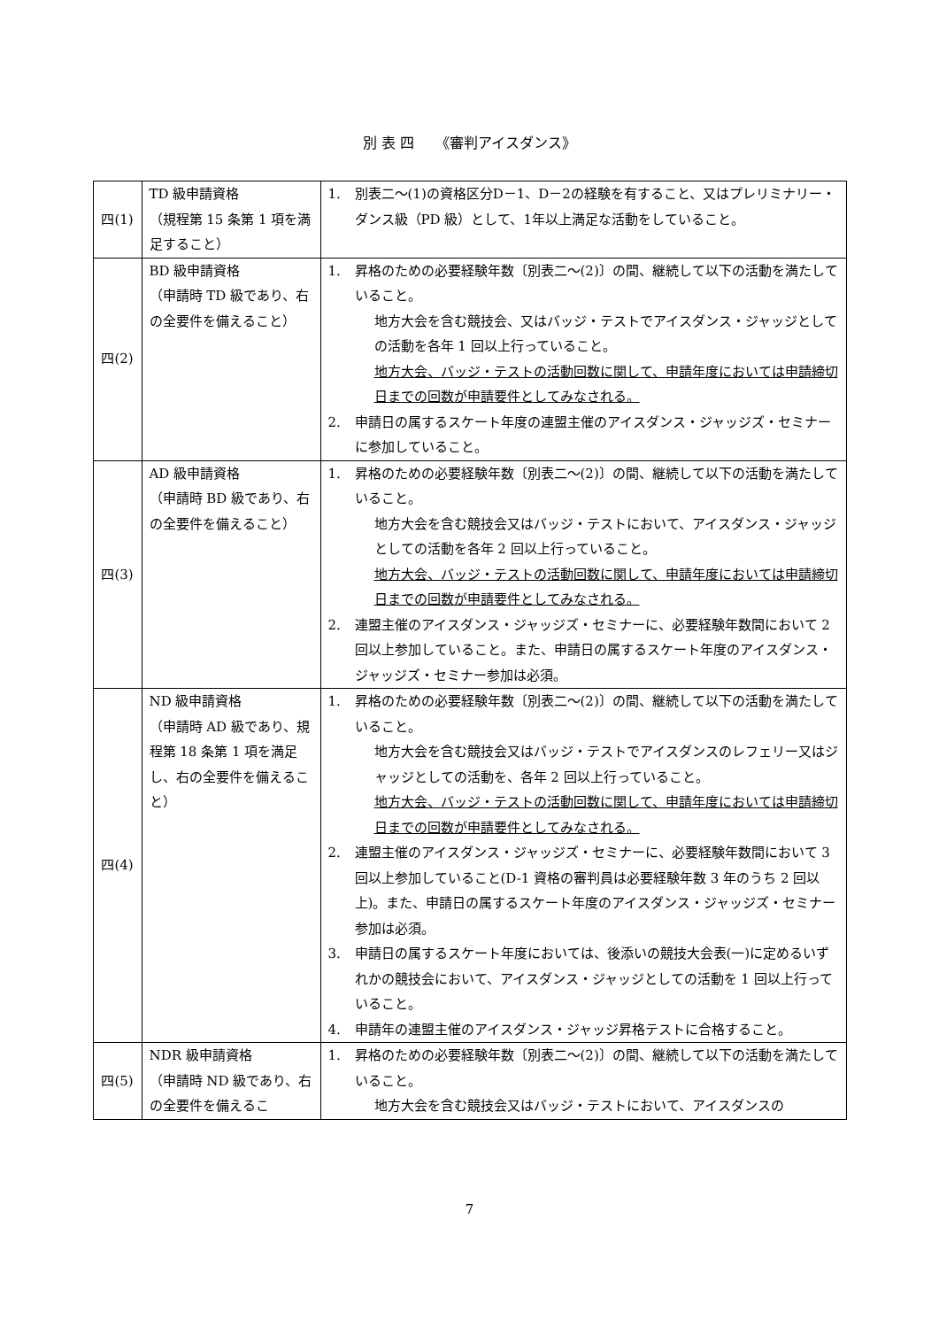別 表 四　　《審判アイスダンス》
| 四(1) | TD 級申請資格 （規程第 15 条第 1 項を満足すること） | 1. 別表二～(1)の資格区分D－1、D－2の経験を有すること、又はプレリミナリー・ダンス級（PD 級）として、1年以上満足な活動をしていること。 |
| 四(2) | BD 級申請資格 （申請時 TD 級であり、右の全要件を備えること） | 1. 昇格のための必要経験年数〔別表二～(2)〕の間、継続して以下の活動を満たしていること。 地方大会を含む競技会、又はバッジ・テストでアイスダンス・ジャッジとしての活動を各年 1 回以上行っていること。 地方大会、バッジ・テストの活動回数に関して、申請年度においては申請締切日までの回数が申請要件としてみなされる。 2. 申請日の属するスケート年度の連盟主催のアイスダンス・ジャッジズ・セミナーに参加していること。 |
| 四(3) | AD 級申請資格 （申請時 BD 級であり、右の全要件を備えること） | 1. 昇格のための必要経験年数〔別表二～(2)〕の間、継続して以下の活動を満たしていること。 地方大会を含む競技会又はバッジ・テストにおいて、アイスダンス・ジャッジとしての活動を各年 2 回以上行っていること。 地方大会、バッジ・テストの活動回数に関して、申請年度においては申請締切日までの回数が申請要件としてみなされる。 2. 連盟主催のアイスダンス・ジャッジズ・セミナーに、必要経験年数間において 2 回以上参加していること。また、申請日の属するスケート年度のアイスダンス・ジャッジズ・セミナー参加は必須。 |
| 四(4) | ND 級申請資格 （申請時 AD 級であり、規程第 18 条第 1 項を満足し、右の全要件を備えること） | 1. 昇格のための必要経験年数〔別表二～(2)〕の間、継続して以下の活動を満たしていること。 地方大会を含む競技会又はバッジ・テストでアイスダンスのレフェリー又はジャッジとしての活動を、各年 2 回以上行っていること。 地方大会、バッジ・テストの活動回数に関して、申請年度においては申請締切日までの回数が申請要件としてみなされる。 2. 連盟主催のアイスダンス・ジャッジズ・セミナーに、必要経験年数間において 3 回以上参加していること(D-1 資格の審判員は必要経験年数 3 年のうち 2 回以上)。また、申請日の属するスケート年度のアイスダンス・ジャッジズ・セミナー参加は必須。 3. 申請日の属するスケート年度においては、後添いの競技大会表(一)に定めるいずれかの競技会において、アイスダンス・ジャッジとしての活動を 1 回以上行っていること。 4. 申請年の連盟主催のアイスダンス・ジャッジ昇格テストに合格すること。 |
| 四(5) | NDR 級申請資格 （申請時 ND 級であり、右の全要件を備えるこ | 1. 昇格のための必要経験年数〔別表二～(2)〕の間、継続して以下の活動を満たしていること。 地方大会を含む競技会又はバッジ・テストにおいて、アイスダンスの |
7